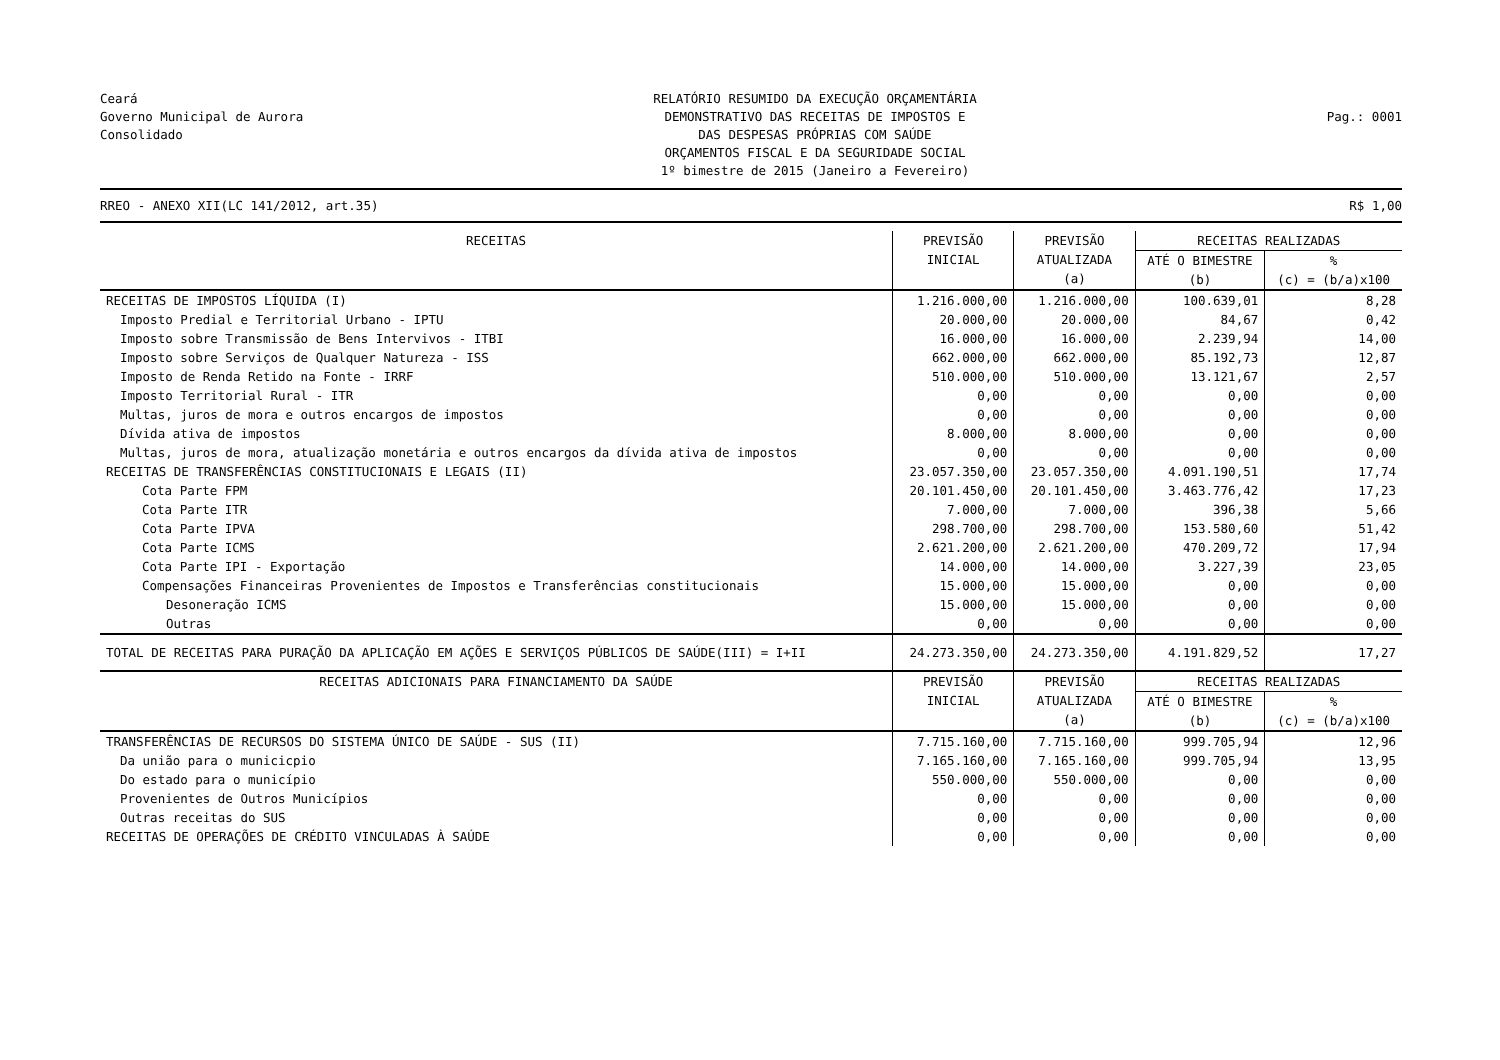Ceará
Governo Municipal de Aurora
Consolidado
RELATÓRIO RESUMIDO DA EXECUÇÃO ORÇAMENTÁRIA
DEMONSTRATIVO DAS RECEITAS DE IMPOSTOS E
DAS DESPESAS PRÓPRIAS COM SAÚDE
ORÇAMENTOS FISCAL E DA SEGURIDADE SOCIAL
1º bimestre de 2015 (Janeiro a Fevereiro)
Pag.: 0001
RREO - ANEXO XII(LC 141/2012, art.35) R$ 1,00
| RECEITAS | PREVISÃO INICIAL | PREVISÃO ATUALIZADA (a) | RECEITAS REALIZADAS | |
| --- | --- | --- | --- | --- |
| | | | ATÉ O BIMESTRE (b) | % (c) = (b/a)x100 |
| RECEITAS DE IMPOSTOS LÍQUIDA (I) | 1.216.000,00 | 1.216.000,00 | 100.639,01 | 8,28 |
| Imposto Predial e Territorial Urbano - IPTU | 20.000,00 | 20.000,00 | 84,67 | 0,42 |
| Imposto sobre Transmissão de Bens Intervivos - ITBI | 16.000,00 | 16.000,00 | 2.239,94 | 14,00 |
| Imposto sobre Serviços de Qualquer Natureza - ISS | 662.000,00 | 662.000,00 | 85.192,73 | 12,87 |
| Imposto de Renda Retido na Fonte - IRRF | 510.000,00 | 510.000,00 | 13.121,67 | 2,57 |
| Imposto Territorial Rural - ITR | 0,00 | 0,00 | 0,00 | 0,00 |
| Multas, juros de mora e outros encargos de impostos | 0,00 | 0,00 | 0,00 | 0,00 |
| Dívida ativa de impostos | 8.000,00 | 8.000,00 | 0,00 | 0,00 |
| Multas, juros de mora, atualização monetária e outros encargos da dívida ativa de impostos | 0,00 | 0,00 | 0,00 | 0,00 |
| RECEITAS DE TRANSFERÊNCIAS CONSTITUCIONAIS E LEGAIS (II) | 23.057.350,00 | 23.057.350,00 | 4.091.190,51 | 17,74 |
| Cota Parte FPM | 20.101.450,00 | 20.101.450,00 | 3.463.776,42 | 17,23 |
| Cota Parte ITR | 7.000,00 | 7.000,00 | 396,38 | 5,66 |
| Cota Parte IPVA | 298.700,00 | 298.700,00 | 153.580,60 | 51,42 |
| Cota Parte ICMS | 2.621.200,00 | 2.621.200,00 | 470.209,72 | 17,94 |
| Cota Parte IPI - Exportação | 14.000,00 | 14.000,00 | 3.227,39 | 23,05 |
| Compensações Financeiras Provenientes de Impostos e Transferências constitucionais | 15.000,00 | 15.000,00 | 0,00 | 0,00 |
| Desoneração ICMS | 15.000,00 | 15.000,00 | 0,00 | 0,00 |
| Outras | 0,00 | 0,00 | 0,00 | 0,00 |
| TOTAL DE RECEITAS PARA PURAÇÃO DA APLICAÇÃO EM AÇÕES E SERVIÇOS PÚBLICOS DE SAÚDE(III) = I+II | 24.273.350,00 | 24.273.350,00 | 4.191.829,52 | 17,27 |
| RECEITAS ADICIONAIS PARA FINANCIAMENTO DA SAÚDE | PREVISÃO INICIAL | PREVISÃO ATUALIZADA (a) | RECEITAS REALIZADAS | |
| | | | ATÉ O BIMESTRE (b) | % (c) = (b/a)x100 |
| TRANSFERÊNCIAS DE RECURSOS DO SISTEMA ÚNICO DE SAÚDE - SUS (II) | 7.715.160,00 | 7.715.160,00 | 999.705,94 | 12,96 |
| Da união para o municicpio | 7.165.160,00 | 7.165.160,00 | 999.705,94 | 13,95 |
| Do estado para o município | 550.000,00 | 550.000,00 | 0,00 | 0,00 |
| Provenientes de Outros Municípios | 0,00 | 0,00 | 0,00 | 0,00 |
| Outras receitas do SUS | 0,00 | 0,00 | 0,00 | 0,00 |
| RECEITAS DE OPERAÇÕES DE CRÉDITO VINCULADAS À SAÚDE | 0,00 | 0,00 | 0,00 | 0,00 |